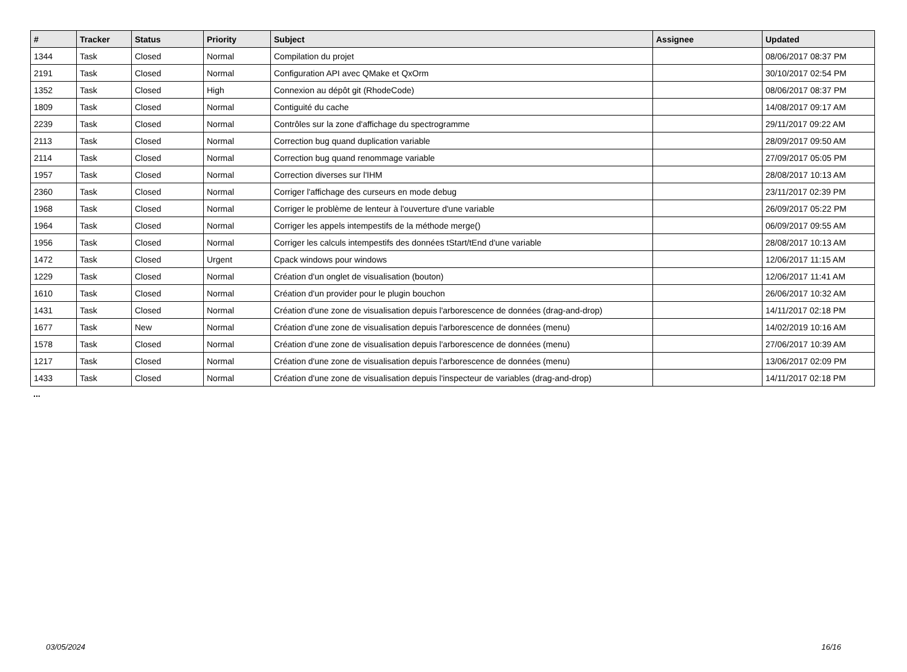| # | Tracker | Status | Priority | Subject | Assignee | Updated |
| --- | --- | --- | --- | --- | --- | --- |
| 1344 | Task | Closed | Normal | Compilation du projet | | 08/06/2017 08:37 PM |
| 2191 | Task | Closed | Normal | Configuration API avec QMake et QxOrm | | 30/10/2017 02:54 PM |
| 1352 | Task | Closed | High | Connexion au dépôt git (RhodeCode) | | 08/06/2017 08:37 PM |
| 1809 | Task | Closed | Normal | Contiguité du cache | | 14/08/2017 09:17 AM |
| 2239 | Task | Closed | Normal | Contrôles sur la zone d'affichage du spectrogramme | | 29/11/2017 09:22 AM |
| 2113 | Task | Closed | Normal | Correction bug quand duplication variable | | 28/09/2017 09:50 AM |
| 2114 | Task | Closed | Normal | Correction bug quand renommage variable | | 27/09/2017 05:05 PM |
| 1957 | Task | Closed | Normal | Correction diverses sur l'IHM | | 28/08/2017 10:13 AM |
| 2360 | Task | Closed | Normal | Corriger l'affichage des curseurs en mode debug | | 23/11/2017 02:39 PM |
| 1968 | Task | Closed | Normal | Corriger le problème de lenteur à l'ouverture d'une variable | | 26/09/2017 05:22 PM |
| 1964 | Task | Closed | Normal | Corriger les appels intempestifs de la méthode merge() | | 06/09/2017 09:55 AM |
| 1956 | Task | Closed | Normal | Corriger les calculs intempestifs des données tStart/tEnd d'une variable | | 28/08/2017 10:13 AM |
| 1472 | Task | Closed | Urgent | Cpack windows pour windows | | 12/06/2017 11:15 AM |
| 1229 | Task | Closed | Normal | Création d'un onglet de visualisation (bouton) | | 12/06/2017 11:41 AM |
| 1610 | Task | Closed | Normal | Création d'un provider pour le plugin bouchon | | 26/06/2017 10:32 AM |
| 1431 | Task | Closed | Normal | Création d'une zone de visualisation depuis l'arborescence de données (drag-and-drop) | | 14/11/2017 02:18 PM |
| 1677 | Task | New | Normal | Création d'une zone de visualisation depuis l'arborescence de données (menu) | | 14/02/2019 10:16 AM |
| 1578 | Task | Closed | Normal | Création d'une zone de visualisation depuis l'arborescence de données (menu) | | 27/06/2017 10:39 AM |
| 1217 | Task | Closed | Normal | Création d'une zone de visualisation depuis l'arborescence de données (menu) | | 13/06/2017 02:09 PM |
| 1433 | Task | Closed | Normal | Création d'une zone de visualisation depuis l'inspecteur de variables (drag-and-drop) | | 14/11/2017 02:18 PM |
...
03/05/2024 16/16